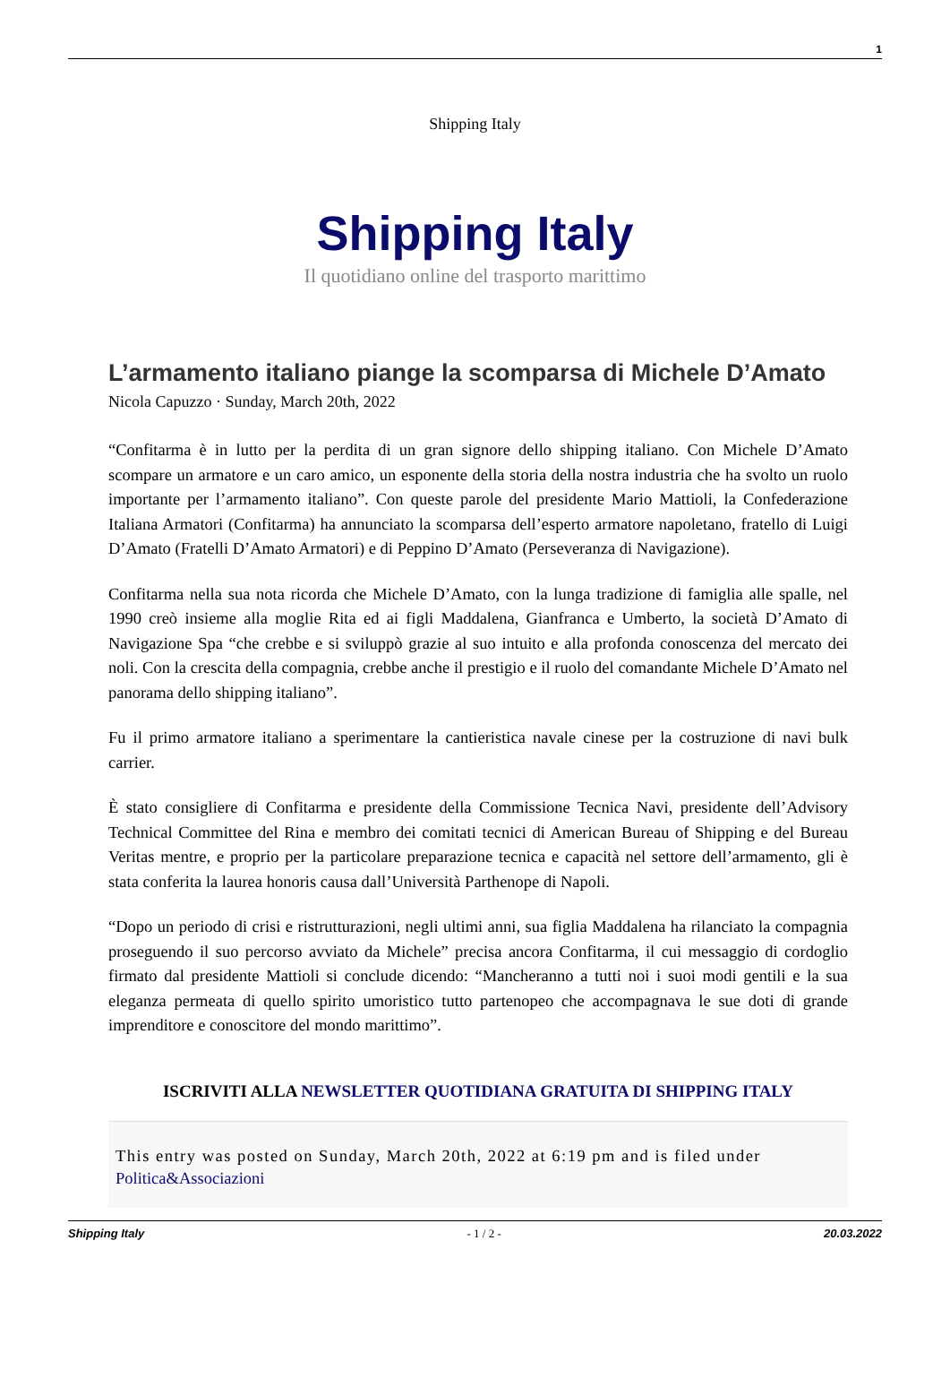1
Shipping Italy
Shipping Italy
Il quotidiano online del trasporto marittimo
L’armamento italiano piange la scomparsa di Michele D’Amato
Nicola Capuzzo · Sunday, March 20th, 2022
“Confitarma è in lutto per la perdita di un gran signore dello shipping italiano. Con Michele D’Amato scompare un armatore e un caro amico, un esponente della storia della nostra industria che ha svolto un ruolo importante per l’armamento italiano”. Con queste parole del presidente Mario Mattioli, la Confederazione Italiana Armatori (Confitarma) ha annunciato la scomparsa dell’esperto armatore napoletano, fratello di Luigi D’Amato (Fratelli D’Amato Armatori) e di Peppino D’Amato (Perseveranza di Navigazione).
Confitarma nella sua nota ricorda che Michele D’Amato, con la lunga tradizione di famiglia alle spalle, nel 1990 creò insieme alla moglie Rita ed ai figli Maddalena, Gianfranca e Umberto, la società D’Amato di Navigazione Spa “che crebbe e si sviluppò grazie al suo intuito e alla profonda conoscenza del mercato dei noli. Con la crescita della compagnia, crebbe anche il prestigio e il ruolo del comandante Michele D’Amato nel panorama dello shipping italiano”.
Fu il primo armatore italiano a sperimentare la cantieristica navale cinese per la costruzione di navi bulk carrier.
È stato consigliere di Confitarma e presidente della Commissione Tecnica Navi, presidente dell’Advisory Technical Committee del Rina e membro dei comitati tecnici di American Bureau of Shipping e del Bureau Veritas mentre, e proprio per la particolare preparazione tecnica e capacità nel settore dell’armamento, gli è stata conferita la laurea honoris causa dall’Università Parthenope di Napoli.
“Dopo un periodo di crisi e ristrutturazioni, negli ultimi anni, sua figlia Maddalena ha rilanciato la compagnia proseguendo il suo percorso avviato da Michele” precisa ancora Confitarma, il cui messaggio di cordoglio firmato dal presidente Mattioli si conclude dicendo: “Mancheranno a tutti noi i suoi modi gentili e la sua eleganza permeata di quello spirito umoristico tutto partenopeo che accompagnava le sue doti di grande imprenditore e conoscitore del mondo marittimo”.
ISCRIVITI ALLA NEWSLETTER QUOTIDIANA GRATUITA DI SHIPPING ITALY
This entry was posted on Sunday, March 20th, 2022 at 6:19 pm and is filed under Politica&Associazioni
Shipping Italy - 1 / 2 - 20.03.2022